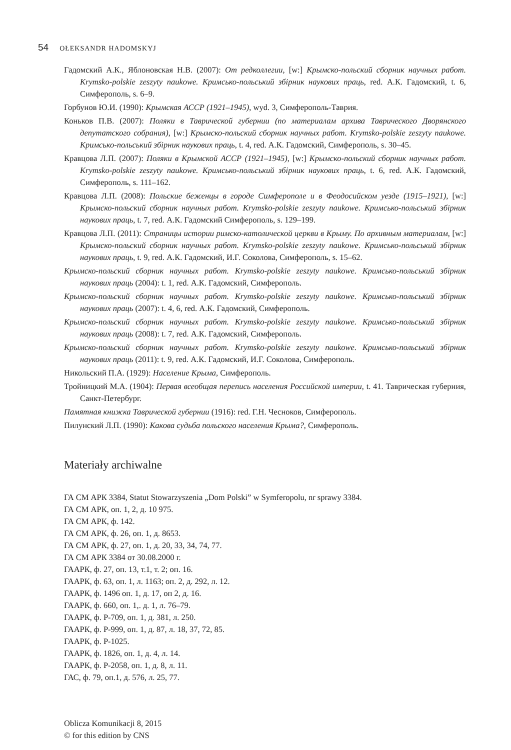54 OŁEKSANDR HADOMSKYJ
Гадомский А.К., Яблоновская Н.В. (2007): От редколлегии, [w:] Крымско-польский сборник научных работ. Krymsko-polskie zeszyty naukowe. Кримсько-польський збірник наукових праць, red. А.К. Гадомский, t. 6, Симферополь, s. 6–9.
Горбунов Ю.И. (1990): Крымская АССР (1921–1945), wyd. 3, Симферополь-Таврия.
Коньков П.В. (2007): Поляки в Таврической губернии (по материалам архива Таврического Дворянского депутатского собрания), [w:] Крымско-польский сборник научных работ. Krymsko-polskie zeszyty naukowe. Кримсько-польський збірник наукових праць, t. 4, red. А.К. Гадомский, Симферополь, s. 30–45.
Кравцова Л.П. (2007): Поляки в Крымской АССР (1921–1945), [w:] Крымско-польский сборник научных работ. Krymsko-polskie zeszyty naukowe. Кримсько-польський збірник наукових праць, t. 6, red. А.К. Гадомский, Симферополь, s. 111–162.
Кравцова Л.П. (2008): Польские беженцы в городе Симферополе и в Феодосийском уезде (1915–1921), [w:] Крымско-польский сборник научных работ. Krymsko-polskie zeszyty naukowe. Кримсько-польський збірник наукових праць, t. 7, red. А.К. Гадомский Симферополь, s. 129–199.
Кравцова Л.П. (2011): Страницы истории римско-католической церкви в Крыму. По архивным материалам, [w:] Крымско-польский сборник научных работ. Krymsko-polskie zeszyty naukowe. Кримсько-польський збірник наукових праць, t. 9, red. А.К. Гадомский, И.Г. Соколова, Симферополь, s. 15–62.
Крымско-польский сборник научных работ. Krymsko-polskie zeszyty naukowe. Кримсько-польський збірник наукових праць (2004): t. 1, red. А.К. Гадомский, Симферополь.
Крымско-польский сборник научных работ. Krymsko-polskie zeszyty naukowe. Кримсько-польський збірник наукових праць (2007): t. 4, 6, red. А.К. Гадомский, Симферополь.
Крымско-польский сборник научных работ. Krymsko-polskie zeszyty naukowe. Кримсько-польський збірник наукових праць (2008): t. 7, red. А.К. Гадомский, Симферополь.
Крымско-польский сборник научных работ. Krymsko-polskie zeszyty naukowe. Кримсько-польський збірник наукових праць (2011): t. 9, red. А.К. Гадомский, И.Г. Соколова, Симферополь.
Никольский П.А. (1929): Население Крыма, Симферополь.
Тройницкий М.А. (1904): Первая всеобщая перепись населения Российской империи, t. 41. Таврическая губерния, Санкт-Петербург.
Памятная книжка Таврической губернии (1916): red. Г.Н. Чесноков, Симферополь.
Пилунский Л.П. (1990): Какова судьба польского населения Крыма?, Симферополь.
Materiały archiwalne
ГА СМ АРК 3384, Statut Stowarzyszenia „Dom Polski” w Symferopolu, nr sprawy 3384.
ГА СМ АРК, оп. 1, 2, д. 10 975.
ГА СМ АРК, ф. 142.
ГА СМ АРК, ф. 26, оп. 1, д. 8653.
ГА СМ АРК, ф. 27, оп. 1, д. 20, 33, 34, 74, 77.
ГА СМ АРК 3384 от 30.08.2000 г.
ГААРК, ф. 27, оп. 13, т.1, т. 2; оп. 16.
ГААРК, ф. 63, оп. 1, л. 1163; оп. 2, д. 292, л. 12.
ГААРК, ф. 1496 оп. 1, д. 17, оп 2, д. 16.
ГААРК, ф. 660, оп. 1,. д. 1, л. 76–79.
ГААРК, ф. Р-709, оп. 1, д. 381, л. 250.
ГААРК, ф. Р-999, оп. 1, д. 87, л. 18, 37, 72, 85.
ГААРК, ф. Р-1025.
ГААРК, ф. 1826, оп. 1, д. 4, л. 14.
ГААРК, ф. Р-2058, оп. 1, д. 8, л. 11.
ГАС, ф. 79, оп.1, д. 576, л. 25, 77.
Oblicza Komunikacji 8, 2015
© for this edition by CNS